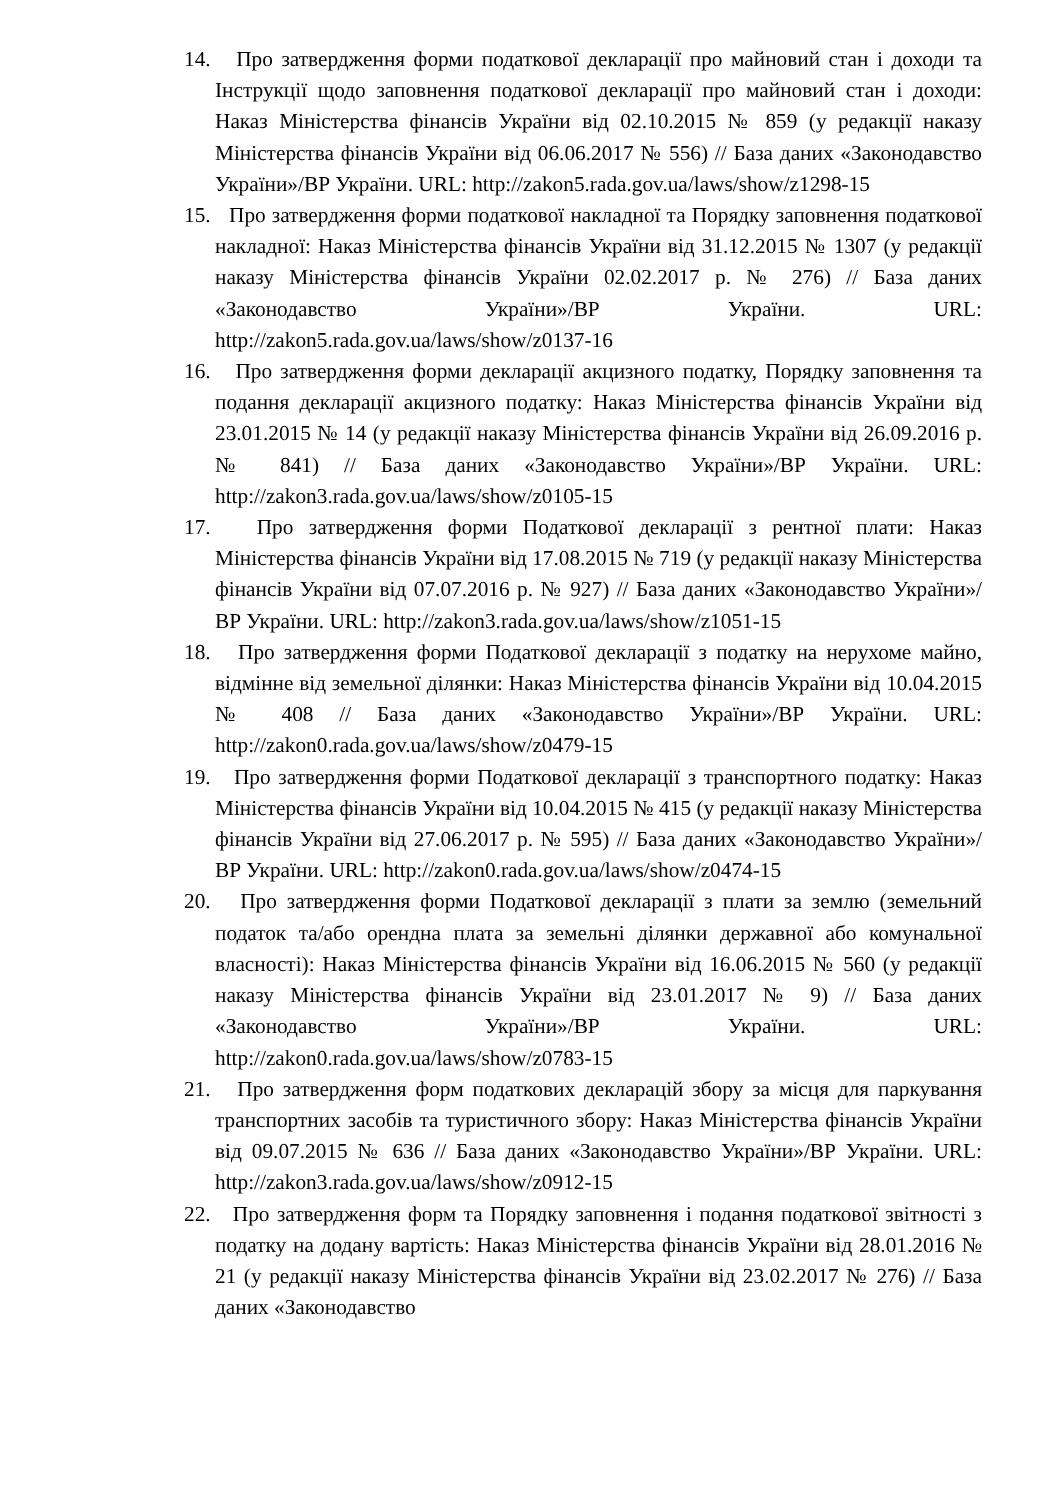14. Про затвердження форми податкової декларації про майновий стан і доходи та Інструкції щодо заповнення податкової декларації про майновий стан і доходи: Наказ Міністерства фінансів України від 02.10.2015 № 859 (у редакції наказу Міністерства фінансів України від 06.06.2017 № 556) // База даних «Законодавство України»/ВР України. URL: http://zakon5.rada.gov.ua/laws/show/z1298-15
15. Про затвердження форми податкової накладної та Порядку заповнення податкової накладної: Наказ Міністерства фінансів України від 31.12.2015 № 1307 (у редакції наказу Міністерства фінансів України 02.02.2017 р. № 276) // База даних «Законодавство України»/ВР України. URL: http://zakon5.rada.gov.ua/laws/show/z0137-16
16. Про затвердження форми декларації акцизного податку, Порядку заповнення та подання декларації акцизного податку: Наказ Міністерства фінансів України від 23.01.2015 № 14 (у редакції наказу Міністерства фінансів України від 26.09.2016 р. № 841) // База даних «Законодавство України»/ВР України. URL: http://zakon3.rada.gov.ua/laws/show/z0105-15
17. Про затвердження форми Податкової декларації з рентної плати: Наказ Міністерства фінансів України від 17.08.2015 № 719 (у редакції наказу Міністерства фінансів України від 07.07.2016 р. № 927) // База даних «Законодавство України»/ВР України. URL: http://zakon3.rada.gov.ua/laws/show/z1051-15
18. Про затвердження форми Податкової декларації з податку на нерухоме майно, відмінне від земельної ділянки: Наказ Міністерства фінансів України від 10.04.2015 № 408 // База даних «Законодавство України»/ВР України. URL: http://zakon0.rada.gov.ua/laws/show/z0479-15
19. Про затвердження форми Податкової декларації з транспортного податку: Наказ Міністерства фінансів України від 10.04.2015 № 415 (у редакції наказу Міністерства фінансів України від 27.06.2017 р. № 595) // База даних «Законодавство України»/ВР України. URL: http://zakon0.rada.gov.ua/laws/show/z0474-15
20. Про затвердження форми Податкової декларації з плати за землю (земельний податок та/або орендна плата за земельні ділянки державної або комунальної власності): Наказ Міністерства фінансів України від 16.06.2015 № 560 (у редакції наказу Міністерства фінансів України від 23.01.2017 № 9) // База даних «Законодавство України»/ВР України. URL: http://zakon0.rada.gov.ua/laws/show/z0783-15
21. Про затвердження форм податкових декларацій збору за місця для паркування транспортних засобів та туристичного збору: Наказ Міністерства фінансів України від 09.07.2015 № 636 // База даних «Законодавство України»/ВР України. URL: http://zakon3.rada.gov.ua/laws/show/z0912-15
22. Про затвердження форм та Порядку заповнення і подання податкової звітності з податку на додану вартість: Наказ Міністерства фінансів України від 28.01.2016 № 21 (у редакції наказу Міністерства фінансів України від 23.02.2017 № 276) // База даних «Законодавство